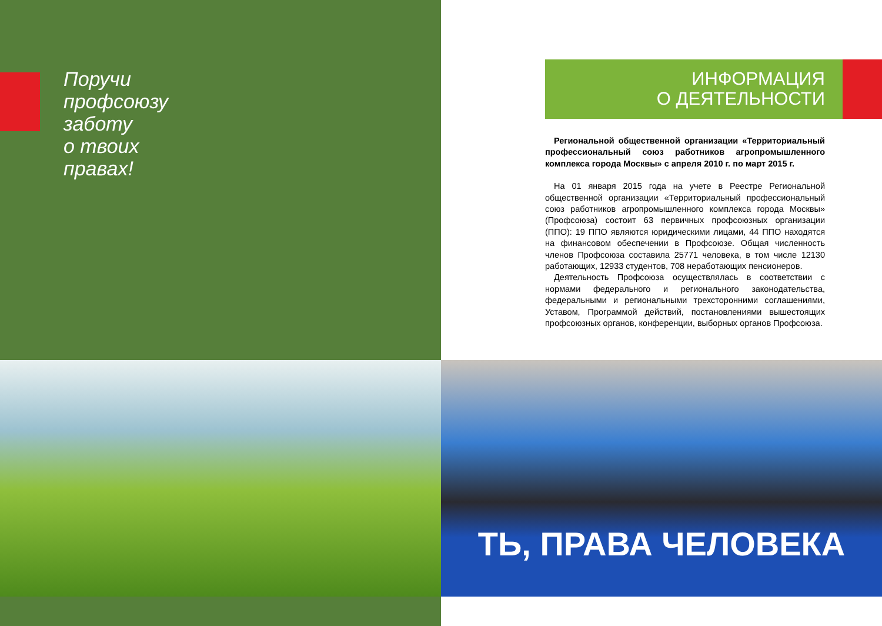Поручи
профсоюзу
заботу
о твоих
правах!
ТЬ, ПРАВА ЧЕЛОВЕКА
ИНФОРМАЦИЯ
О ДЕЯТЕЛЬНОСТИ
Региональной общественной организации «Территориальный профессиональный союз работников агропромышленного комплекса города Москвы» с апреля 2010 г. по март 2015 г.
На 01 января 2015 года на учете в Реестре Региональной общественной организации «Территориальный профессиональный союз работников агропромышленного комплекса города Москвы» (Профсоюза) состоит 63 первичных профсоюзных организации (ППО): 19 ППО являются юридическими лицами, 44 ППО находятся на финансовом обеспечении в Профсоюзе. Общая численность членов Профсоюза составила 25771 человека, в том числе 12130 работающих, 12933 студентов, 708 неработающих пенсионеров.
Деятельность Профсоюза осуществлялась в соответствии с нормами федерального и регионального законодательства, федеральными и региональными трехсторонними соглашениями, Уставом, Программой действий, постановлениями вышестоящих профсоюзных органов, конференции, выборных органов Профсоюза.